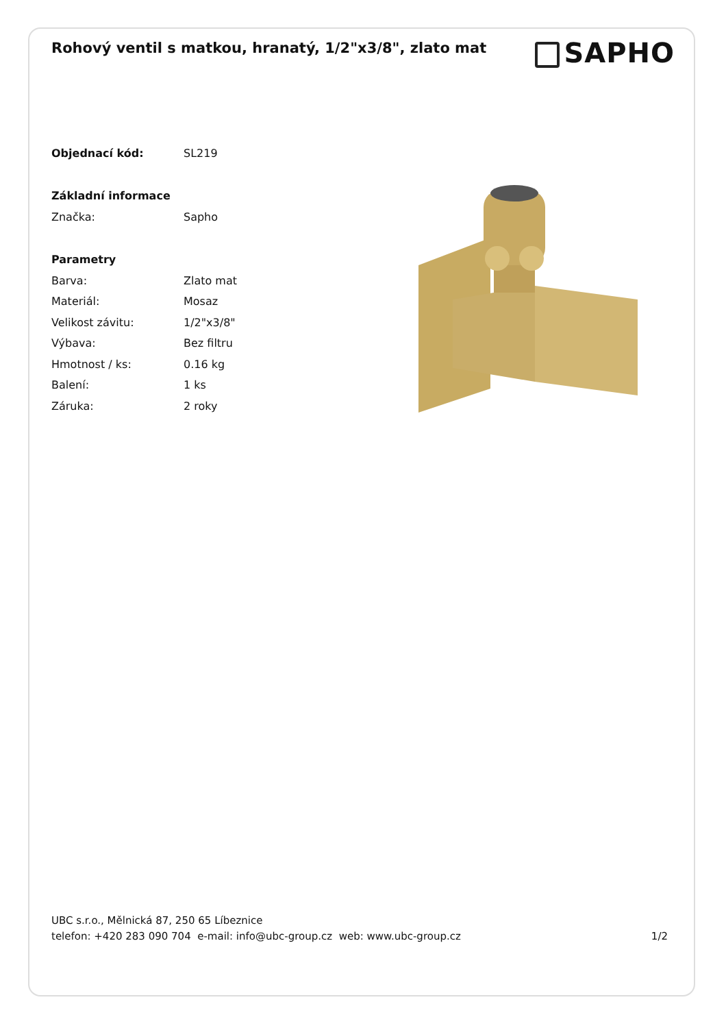Rohový ventil s matkou, hranatý, 1/2"x3/8", zlato mat
SAPHO
| Objednací kód: | SL219 |
| Základní informace | |
| Značka: | Sapho |
| Parametry | |
| Barva: | Zlato mat |
| Materiál: | Mosaz |
| Velikost závitu: | 1/2"x3/8" |
| Výbava: | Bez filtru |
| Hmotnost / ks: | 0.16 kg |
| Balení: | 1 ks |
| Záruka: | 2 roky |
UBC s.r.o., Mělnická 87, 250 65 Líbeznice
telefon: +420 283 090 704 e-mail: info@ubc-group.cz web: www.ubc-group.cz 1/2